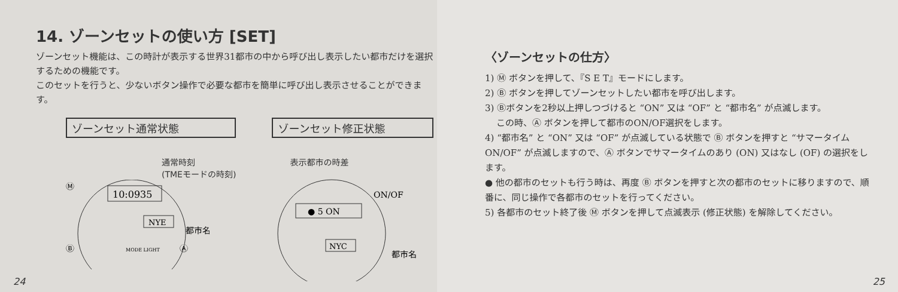14. ゾーンセットの使い方 [SET]
ゾーンセット機能は、この時計が表示する世界31都市の中から呼び出し表示したい都市だけを選択するための機能です。
このセットを行うと、少ないボタン操作で必要な都市を簡単に呼び出し表示させることができます。
ゾーンセット通常状態
通常時刻
(TMEモードの時刻)
10:0935
NYE
Ⓜ
Ⓑ
Ⓐ
都市名
MODE LIGHT
ゾーンセット修正状態
表示都市の時差
● 5 ON
NYC
ON/OF
都市名
24
〈ゾーンセットの仕方〉
1) Ⓜ ボタンを押して、『S E T』モードにします。
2) Ⓑ ボタンを押してゾーンセットしたい都市を呼び出します。
3) Ⓑボタンを2秒以上押しつづけると “ON” 又は “OF” と “都市名” が点滅します。
この時、Ⓐ ボタンを押して都市のON/OF選択をします。
4) “都市名” と “ON” 又は “OF” が点滅している状態で Ⓑ ボタンを押すと “サマータイムON/OF” が点滅しますので、Ⓐ ボタンでサマータイムのあり (ON) 又はなし (OF) の選択をします。
● 他の都市のセットも行う時は、再度 Ⓑ ボタンを押すと次の都市のセットに移りますので、順番に、同じ操作で各都市のセットを行ってください。
5) 各都市のセット終了後 Ⓜ ボタンを押して点滅表示 (修正状態) を解除してください。
25